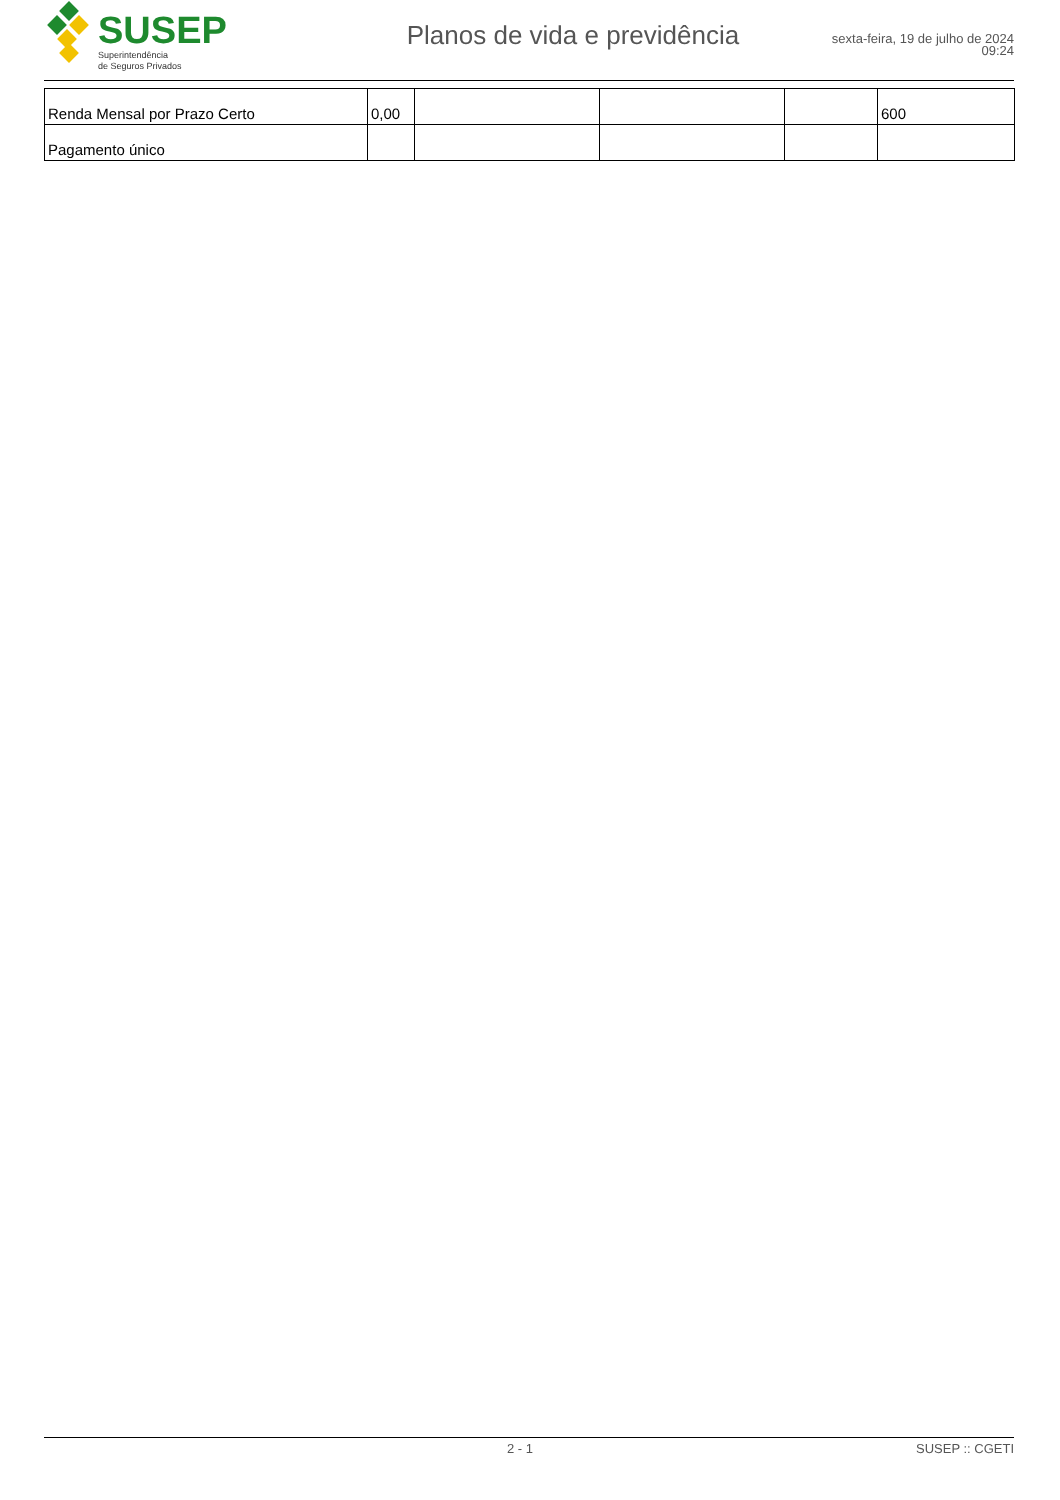SUSEP
Superintendência
de Seguros Privados
Planos de vida e previdência
sexta-feira, 19 de julho de 2024
09:24
| Renda Mensal por Prazo Certo | 0,00 | | | | 600 |
| Pagamento único | | | | | |
2 - 1 SUSEP :: CGETI